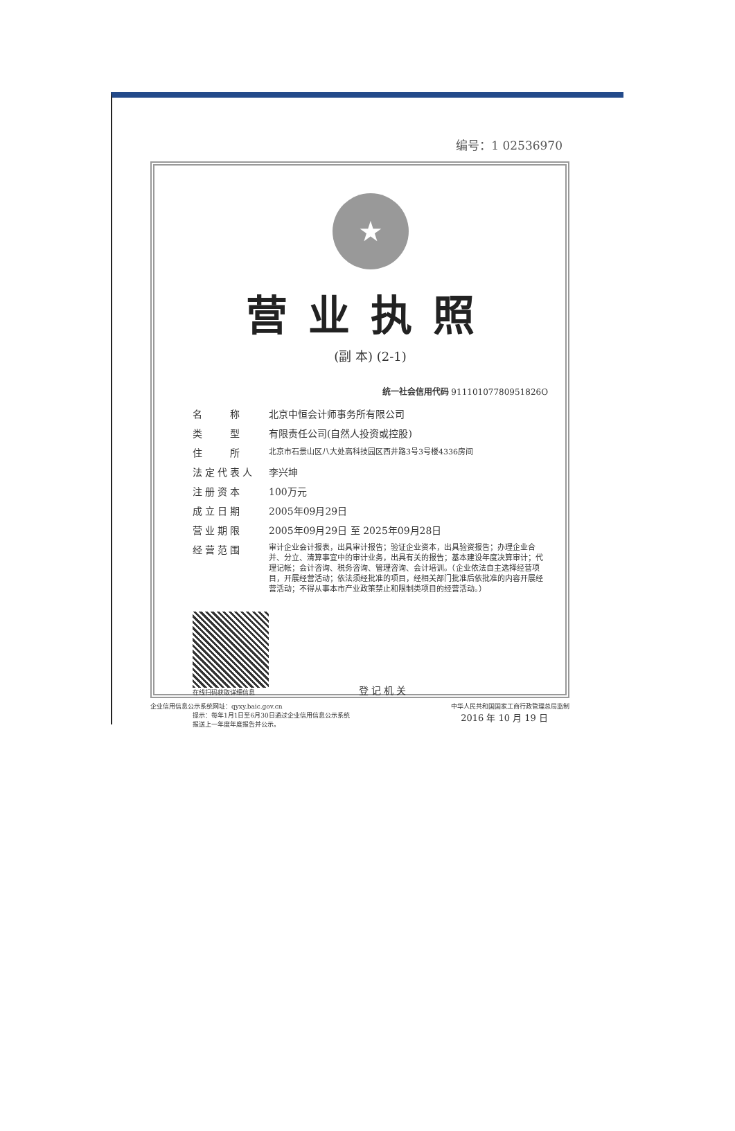编号：1 02536970
★
营业执照
(副 本) (2-1)
统一社会信用代码 91110107780951826O
名　　称 北京中恒会计师事务所有限公司
类　　型 有限责任公司(自然人投资或控股)
住　　所
北京市石景山区八大处高科技园区西井路3号3号楼4336房间
法定代表人 李兴坤
注册资本 100万元
成立日期 2005年09月29日
营业期限 2005年09月29日 至 2025年09月28日
经营范围
审计企业会计报表，出具审计报告；验证企业资本，出具验资报告；办理企业合并、分立、清算事宜中的审计业务，出具有关的报告；基本建设年度决算审计；代理记帐；会计咨询、税务咨询、管理咨询、会计培训。（企业依法自主选择经营项目，开展经营活动；依法须经批准的项目，经相关部门批准后依批准的内容开展经营活动；不得从事本市产业政策禁止和限制类项目的经营活动。）
在线扫码获取详细信息
登记机关
提示：每年1月1日至6月30日通过企业信用信息公示系统
报送上一年度年度报告并公示。
2016 年 10 月 19 日
企业信用信息公示系统网址：qyxy.baic.gov.cn 中华人民共和国国家工商行政管理总局监制